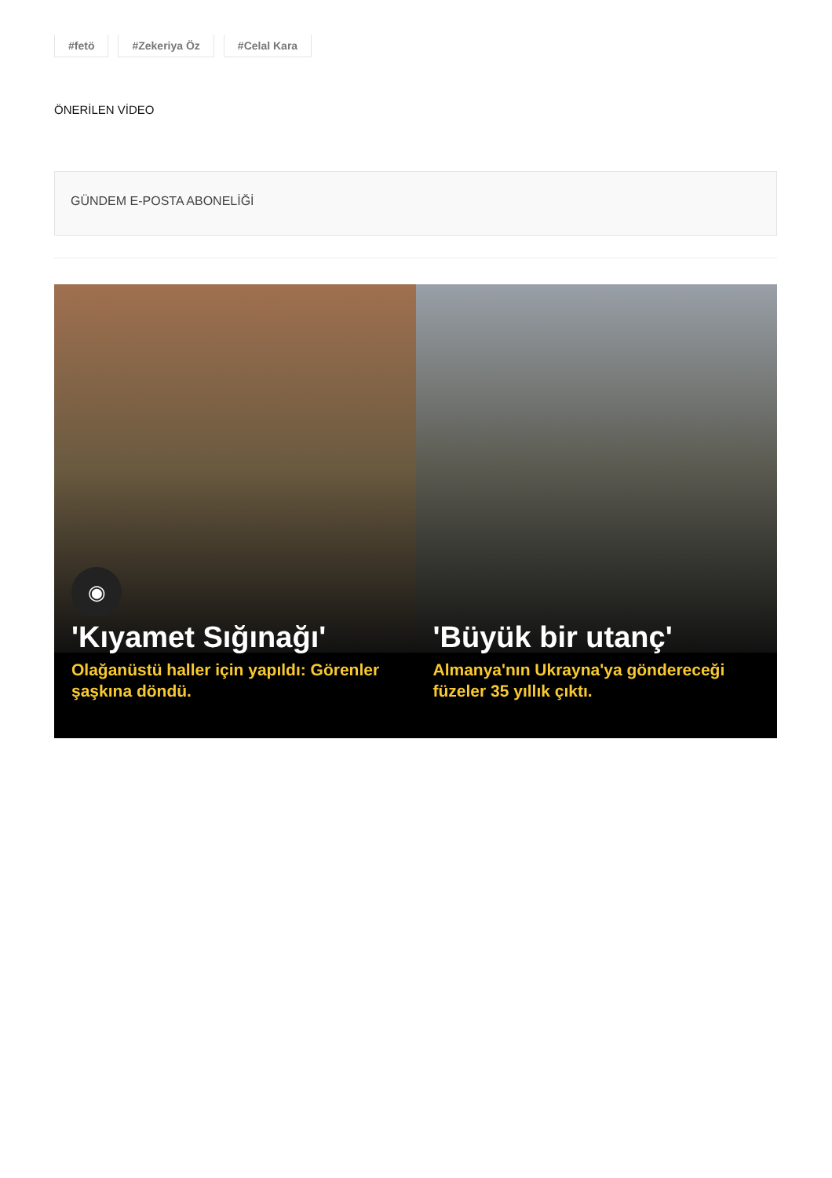#fetö #Zekeriya Öz #Celal Kara
ÖNERİLEN VİDEO
GÜNDEM E-POSTA ABONELİĞİ
◉
'Kıyamet Sığınağı'
Olağanüstü haller için yapıldı: Görenler şaşkına döndü.
'Büyük bir utanç'
Almanya'nın Ukrayna'ya göndereceği füzeler 35 yıllık çıktı.